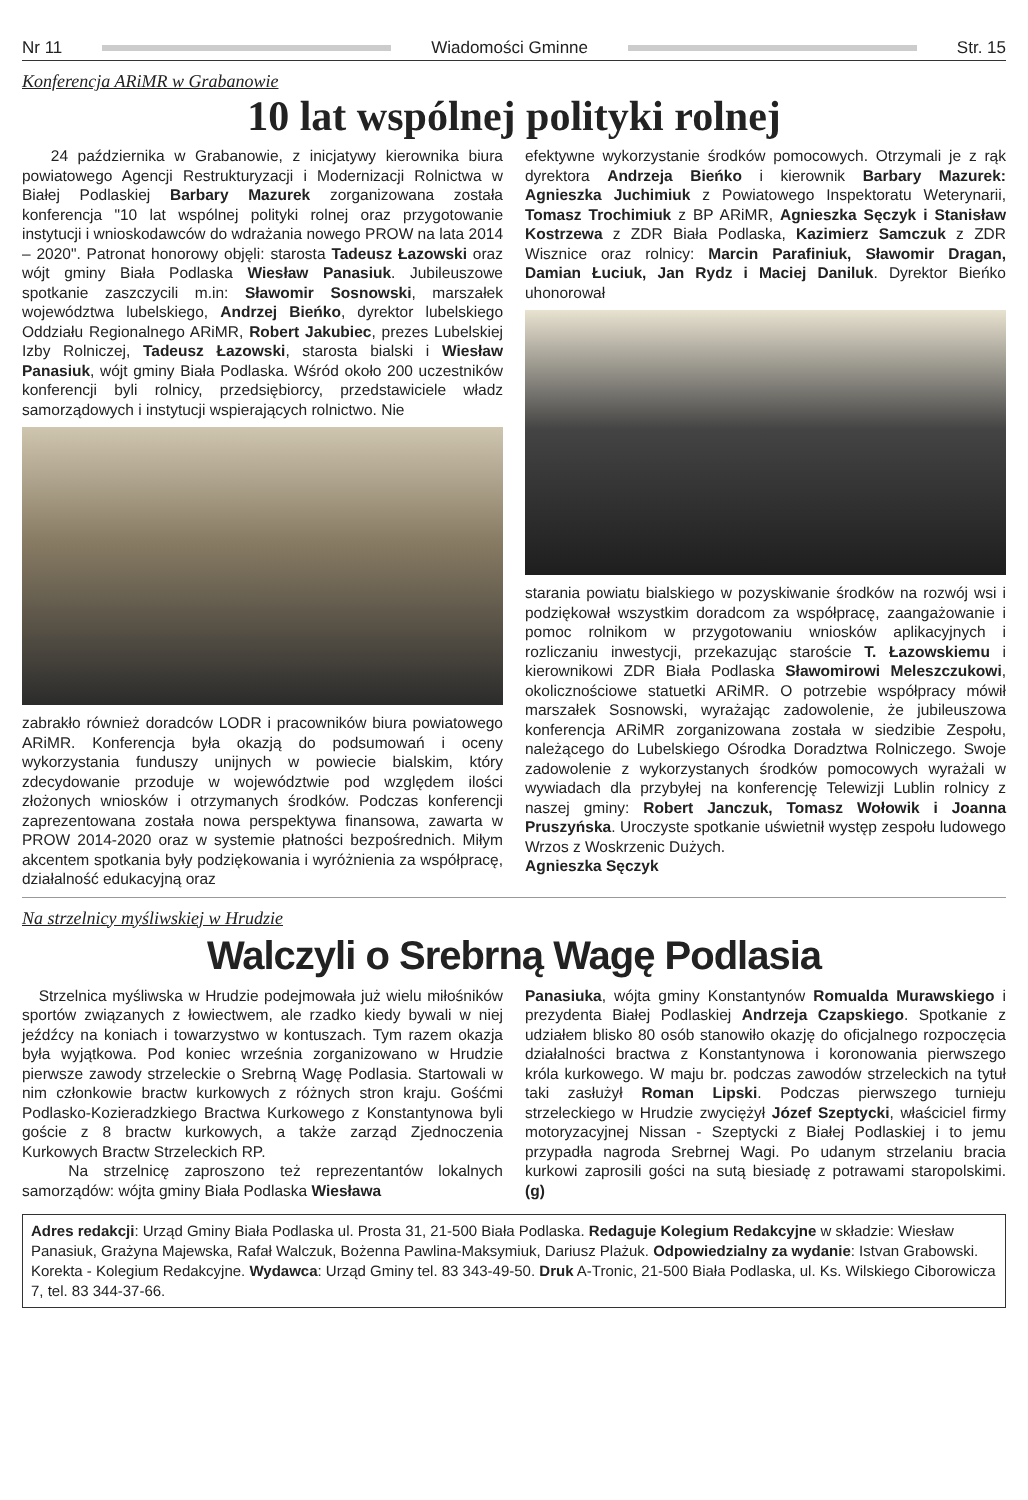Nr 11 Wiadomości Gminne Str. 15
Konferencja ARiMR w Grabanowie
10 lat wspólnej polityki rolnej
24 października w Grabanowie, z inicjatywy kierownika biura powiatowego Agencji Restrukturyzacji i Modernizacji Rolnictwa w Białej Podlaskiej Barbary Mazurek zorganizowana została konferencja "10 lat wspólnej polityki rolnej oraz przygotowanie instytucji i wnioskodawców do wdrażania nowego PROW na lata 2014 – 2020". Patronat honorowy objęli: starosta Tadeusz Łazowski oraz wójt gminy Biała Podlaska Wiesław Panasiuk. Jubileuszowe spotkanie zaszczycili m.in: Sławomir Sosnowski, marszałek województwa lubelskiego, Andrzej Bieńko, dyrektor lubelskiego Oddziału Regionalnego ARiMR, Robert Jakubiec, prezes Lubelskiej Izby Rolniczej, Tadeusz Łazowski, starosta bialski i Wiesław Panasiuk, wójt gminy Biała Podlaska. Wśród około 200 uczestników konferencji byli rolnicy, przedsiębiorcy, przedstawiciele władz samorządowych i instytucji wspierających rolnictwo. Nie
zabrakło również doradców LODR i pracowników biura powiatowego ARiMR. Konferencja była okazją do podsumowań i oceny wykorzystania funduszy unijnych w powiecie bialskim, który zdecydowanie przoduje w województwie pod względem ilości złożonych wniosków i otrzymanych środków. Podczas konferencji zaprezentowana została nowa perspektywa finansowa, zawarta w PROW 2014-2020 oraz w systemie płatności bezpośrednich. Miłym akcentem spotkania były podziękowania i wyróżnienia za współpracę, działalność edukacyjną oraz
efektywne wykorzystanie środków pomocowych. Otrzymali je z rąk dyrektora Andrzeja Bieńko i kierownik Barbary Mazurek: Agnieszka Juchimiuk z Powiatowego Inspektoratu Weterynarii, Tomasz Trochimiuk z BP ARiMR, Agnieszka Sęczyk i Stanisław Kostrzewa z ZDR Biała Podlaska, Kazimierz Samczuk z ZDR Wisznice oraz rolnicy: Marcin Parafiniuk, Sławomir Dragan, Damian Łuciuk, Jan Rydz i Maciej Daniluk. Dyrektor Bieńko uhonorował
starania powiatu bialskiego w pozyskiwanie środków na rozwój wsi i podziękował wszystkim doradcom za współpracę, zaangażowanie i pomoc rolnikom w przygotowaniu wniosków aplikacyjnych i rozliczaniu inwestycji, przekazując staroście T. Łazowskiemu i kierownikowi ZDR Biała Podlaska Sławomirowi Meleszczukowi, okolicznościowe statuetki ARiMR. O potrzebie współpracy mówił marszałek Sosnowski, wyrażając zadowolenie, że jubileuszowa konferencja ARiMR zorganizowana została w siedzibie Zespołu, należącego do Lubelskiego Ośrodka Doradztwa Rolniczego. Swoje zadowolenie z wykorzystanych środków pomocowych wyrażali w wywiadach dla przybyłej na konferencję Telewizji Lublin rolnicy z naszej gminy: Robert Janczuk, Tomasz Wołowik i Joanna Pruszyńska. Uroczyste spotkanie uświetnił występ zespołu ludowego Wrzos z Woskrzenic Dużych.
Agnieszka Sęczyk
Na strzelnicy myśliwskiej w Hrudzie
Walczyli o Srebrną Wagę Podlasia
Strzelnica myśliwska w Hrudzie podejmowała już wielu miłośników sportów związanych z łowiectwem, ale rzadko kiedy bywali w niej jeźdźcy na koniach i towarzystwo w kontuszach. Tym razem okazja była wyjątkowa. Pod koniec września zorganizowano w Hrudzie pierwsze zawody strzeleckie o Srebrną Wagę Podlasia. Startowali w nim członkowie bractw kurkowych z różnych stron kraju. Gośćmi Podlasko-Kozieradzkiego Bractwa Kurkowego z Konstantynowa byli goście z 8 bractw kurkowych, a także zarząd Zjednoczenia Kurkowych Bractw Strzeleckich RP.
Na strzelnicę zaproszono też reprezentantów lokalnych samorządów: wójta gminy Biała Podlaska Wiesława
Panasiuka, wójta gminy Konstantynów Romualda Murawskiego i prezydenta Białej Podlaskiej Andrzeja Czapskiego. Spotkanie z udziałem blisko 80 osób stanowiło okazję do oficjalnego rozpoczęcia działalności bractwa z Konstantynowa i koronowania pierwszego króla kurkowego. W maju br. podczas zawodów strzeleckich na tytuł taki zasłużył Roman Lipski. Podczas pierwszego turnieju strzeleckiego w Hrudzie zwyciężył Józef Szeptycki, właściciel firmy motoryzacyjnej Nissan - Szeptycki z Białej Podlaskiej i to jemu przypadła nagroda Srebrnej Wagi. Po udanym strzelaniu bracia kurkowi zaprosili gości na sutą biesiadę z potrawami staropolskimi. (g)
Adres redakcji: Urząd Gminy Biała Podlaska ul. Prosta 31, 21-500 Biała Podlaska. Redaguje Kolegium Redakcyjne w składzie: Wiesław Panasiuk, Grażyna Majewska, Rafał Walczuk, Bożenna Pawlina-Maksymiuk, Dariusz Plażuk. Odpowiedzialny za wydanie: Istvan Grabowski. Korekta - Kolegium Redakcyjne. Wydawca: Urząd Gminy tel. 83 343-49-50. Druk A-Tronic, 21-500 Biała Podlaska, ul. Ks. Wilskiego Ciborowicza 7, tel. 83 344-37-66.